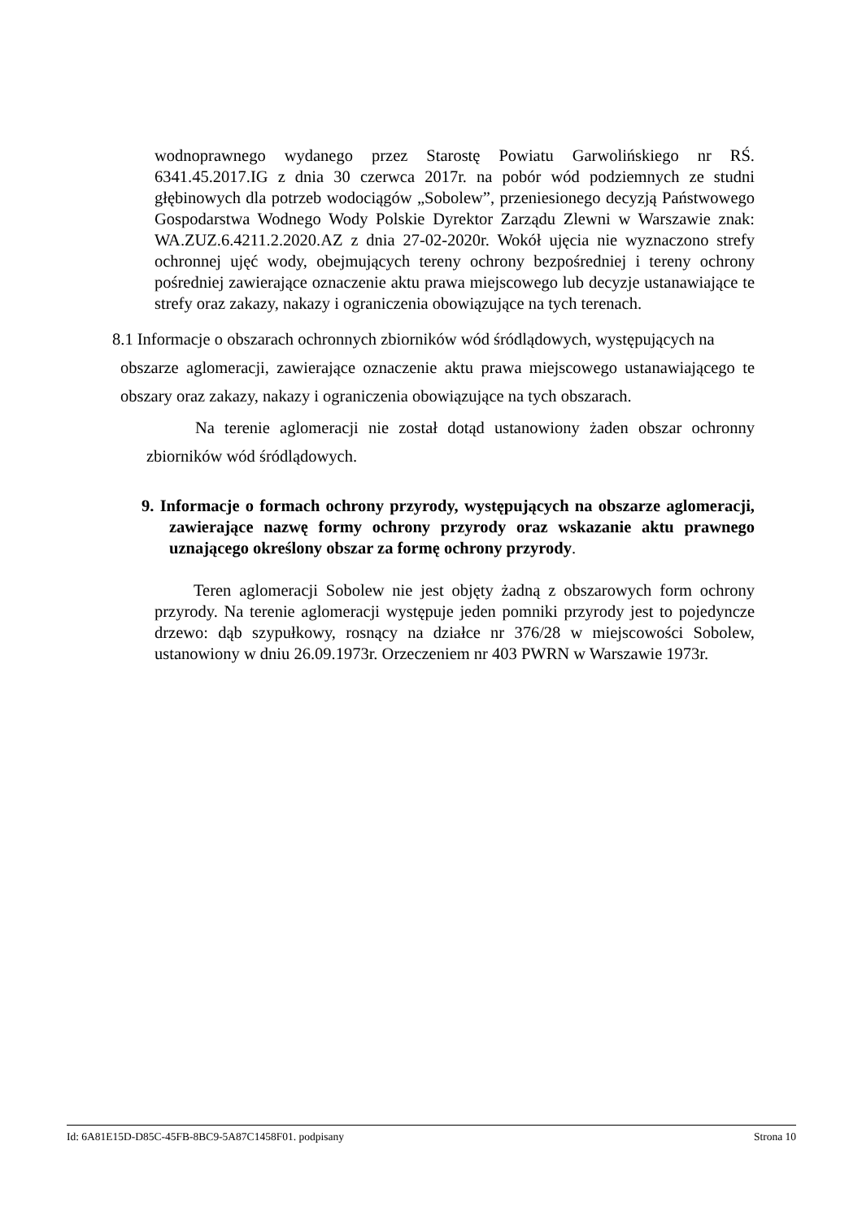wodnoprawnego wydanego przez Starostę Powiatu Garwolińskiego nr RŚ. 6341.45.2017.IG z dnia 30 czerwca 2017r. na pobór wód podziemnych ze studni głębinowych dla potrzeb wodociągów „Sobolew”, przeniesionego decyzją Państwowego Gospodarstwa Wodnego Wody Polskie Dyrektor Zarządu Zlewni w Warszawie znak: WA.ZUZ.6.4211.2.2020.AZ z dnia 27-02-2020r. Wokół ujęcia nie wyznaczono strefy ochronnej ujęć wody, obejmujących tereny ochrony bezpośredniej i tereny ochrony pośredniej zawierające oznaczenie aktu prawa miejscowego lub decyzje ustanawiające te strefy oraz zakazy, nakazy i ograniczenia obowiązujące na tych terenach.
8.1 Informacje o obszarach ochronnych zbiorników wód śródlądowych, występujących na
obszarze aglomeracji, zawierające oznaczenie aktu prawa miejscowego ustanawiającego te obszary oraz zakazy, nakazy i ograniczenia obowiązujące na tych obszarach.
Na terenie aglomeracji nie został dotąd ustanowiony żaden obszar ochronny zbiorników wód śródlądowych.
9. Informacje o formach ochrony przyrody, występujących na obszarze aglomeracji, zawierające nazwę formy ochrony przyrody oraz wskazanie aktu prawnego uznającego określony obszar za formę ochrony przyrody.
Teren aglomeracji Sobolew nie jest objęty żadną z obszarowych form ochrony przyrody. Na terenie aglomeracji występuje jeden pomniki przyrody jest to pojedyncze drzewo: dąb szypułkowy, rosnący na działce nr 376/28 w miejscowości Sobolew, ustanowiony w dniu 26.09.1973r. Orzeczeniem nr 403 PWRN w Warszawie 1973r.
Id: 6A81E15D-D85C-45FB-8BC9-5A87C1458F01. podpisany Strona 10